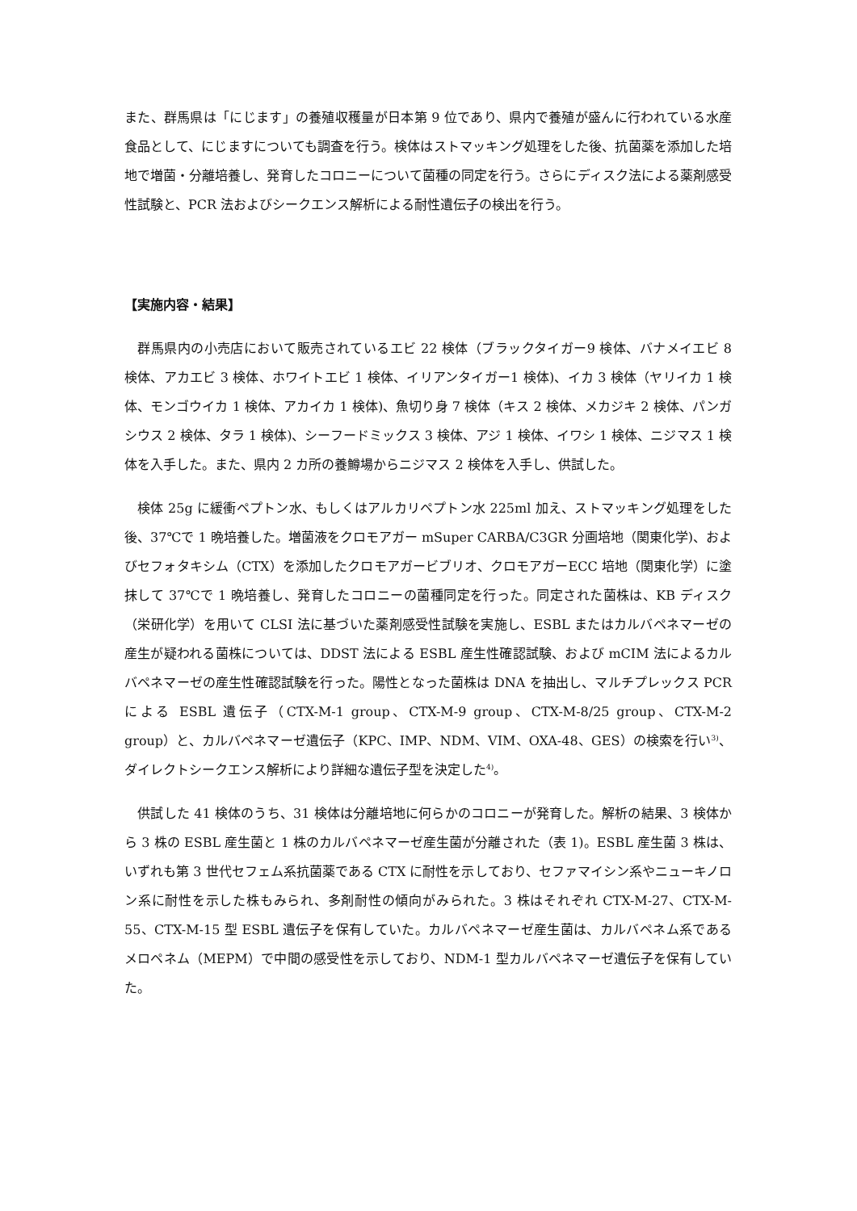また、群馬県は「にじます」の養殖収穫量が日本第 9 位であり、県内で養殖が盛んに行われている水産食品として、にじますについても調査を行う。検体はストマッキング処理をした後、抗菌薬を添加した培地で増菌・分離培養し、発育したコロニーについて菌種の同定を行う。さらにディスク法による薬剤感受性試験と、PCR 法およびシークエンス解析による耐性遺伝子の検出を行う。
【実施内容・結果】
　群馬県内の小売店において販売されているエビ 22 検体（ブラックタイガー9 検体、バナメイエビ 8 検体、アカエビ 3 検体、ホワイトエビ 1 検体、イリアンタイガー1 検体)、イカ 3 検体（ヤリイカ 1 検体、モンゴウイカ 1 検体、アカイカ 1 検体)、魚切り身 7 検体（キス 2 検体、メカジキ 2 検体、パンガシウス 2 検体、タラ 1 検体)、シーフードミックス 3 検体、アジ 1 検体、イワシ 1 検体、ニジマス 1 検体を入手した。また、県内 2 カ所の養鱒場からニジマス 2 検体を入手し、供試した。
　検体 25g に緩衝ペプトン水、もしくはアルカリペプトン水 225ml 加え、ストマッキング処理をした後、37℃で 1 晩培養した。増菌液をクロモアガー mSuper CARBA/C3GR 分画培地（関東化学)、およびセフォタキシム（CTX）を添加したクロモアガービブリオ、クロモアガーECC 培地（関東化学）に塗抹して 37℃で 1 晩培養し、発育したコロニーの菌種同定を行った。同定された菌株は、KB ディスク（栄研化学）を用いて CLSI 法に基づいた薬剤感受性試験を実施し、ESBL またはカルバペネマーゼの産生が疑われる菌株については、DDST 法による ESBL 産生性確認試験、および mCIM 法によるカルバペネマーゼの産生性確認試験を行った。陽性となった菌株は DNA を抽出し、マルチプレックス PCR による ESBL 遺伝子（CTX-M-1 group、CTX-M-9 group、CTX-M-8/25 group、CTX-M-2 group）と、カルバペネマーゼ遺伝子（KPC、IMP、NDM、VIM、OXA-48、GES）の検索を行い<sup>3)</sup>、ダイレクトシークエンス解析により詳細な遺伝子型を決定した<sup>4)</sup>。
　供試した 41 検体のうち、31 検体は分離培地に何らかのコロニーが発育した。解析の結果、3 検体から 3 株の ESBL 産生菌と 1 株のカルバペネマーゼ産生菌が分離された（表 1)。ESBL 産生菌 3 株は、いずれも第 3 世代セフェム系抗菌薬である CTX に耐性を示しており、セファマイシン系やニューキノロン系に耐性を示した株もみられ、多剤耐性の傾向がみられた。3 株はそれぞれ CTX-M-27、CTX-M-55、CTX-M-15 型 ESBL 遺伝子を保有していた。カルバペネマーゼ産生菌は、カルバペネム系であるメロペネム（MEPM）で中間の感受性を示しており、NDM-1 型カルバペネマーゼ遺伝子を保有していた。